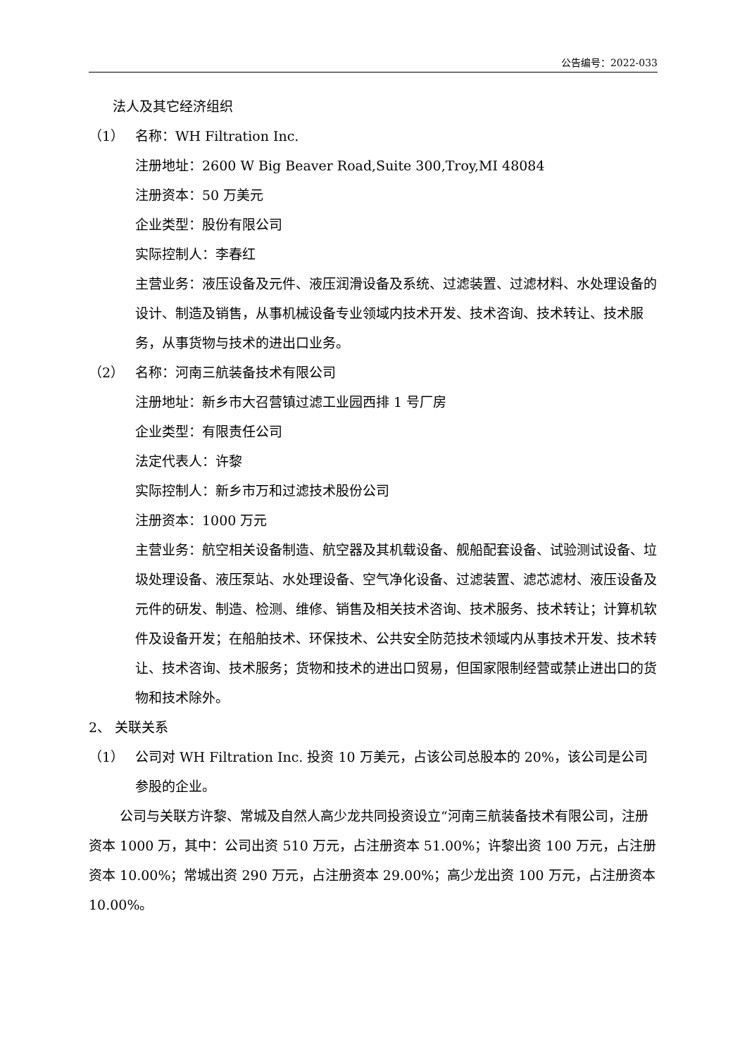公告编号：2022-033
法人及其它经济组织
（1） 名称：WH Filtration Inc.
注册地址：2600 W Big Beaver Road,Suite 300,Troy,MI 48084
注册资本：50 万美元
企业类型：股份有限公司
实际控制人：李春红
主营业务：液压设备及元件、液压润滑设备及系统、过滤装置、过滤材料、水处理设备的设计、制造及销售，从事机械设备专业领域内技术开发、技术咨询、技术转让、技术服务，从事货物与技术的进出口业务。
（2） 名称：河南三航装备技术有限公司
注册地址：新乡市大召营镇过滤工业园西排 1 号厂房
企业类型：有限责任公司
法定代表人：许黎
实际控制人：新乡市万和过滤技术股份公司
注册资本：1000 万元
主营业务：航空相关设备制造、航空器及其机载设备、舰船配套设备、试验测试设备、垃圾处理设备、液压泵站、水处理设备、空气净化设备、过滤装置、滤芯滤材、液压设备及元件的研发、制造、检测、维修、销售及相关技术咨询、技术服务、技术转让；计算机软件及设备开发；在船舶技术、环保技术、公共安全防范技术领域内从事技术开发、技术转让、技术咨询、技术服务；货物和技术的进出口贸易，但国家限制经营或禁止进出口的货物和技术除外。
2、 关联关系
（1） 公司对 WH Filtration Inc. 投资 10 万美元，占该公司总股本的 20%，该公司是公司参股的企业。
公司与关联方许黎、常城及自然人高少龙共同投资设立“河南三航装备技术有限公司，注册资本 1000 万，其中：公司出资 510 万元，占注册资本 51.00%；许黎出资 100 万元，占注册资本 10.00%；常城出资 290 万元，占注册资本 29.00%；高少龙出资 100 万元，占注册资本 10.00%。